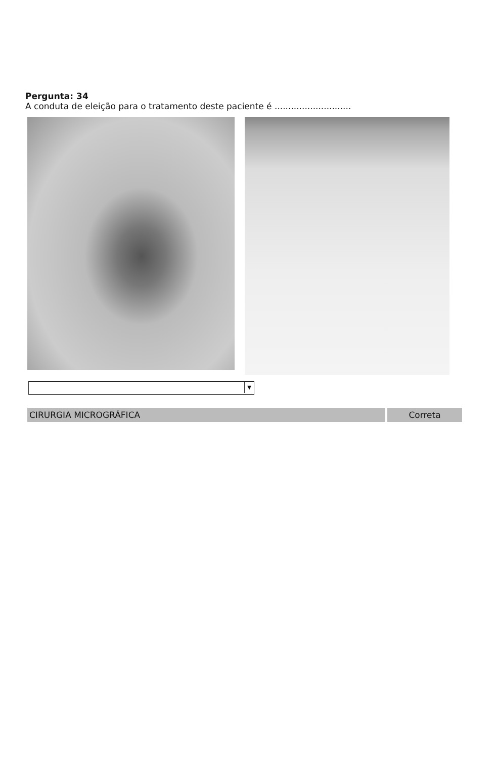Pergunta: 34
A conduta de eleição para o tratamento deste paciente é ............................
▼
CIRURGIA MICROGRÁFICA Correta